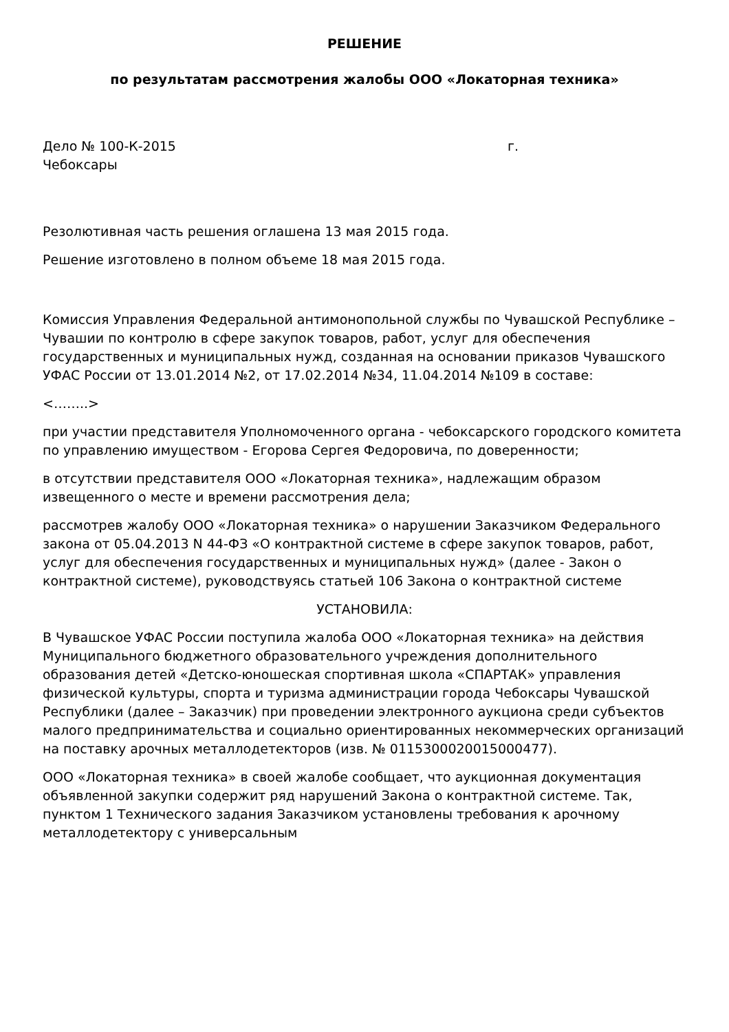РЕШЕНИЕ
по результатам рассмотрения жалобы ООО «Локаторная техника»
Дело № 100-К-2015 г.
Чебоксары
Резолютивная часть решения оглашена 13 мая 2015 года.
Решение изготовлено в полном объеме 18 мая 2015 года.
Комиссия Управления Федеральной антимонопольной службы по Чувашской Республике – Чувашии по контролю в сфере закупок товаров, работ, услуг для обеспечения государственных и муниципальных нужд, созданная на основании приказов Чувашского УФАС России от 13.01.2014 №2, от 17.02.2014 №34, 11.04.2014 №109 в составе:
<……..>
при участии представителя Уполномоченного органа - чебоксарского городского комитета по управлению имуществом - Егорова Сергея Федоровича, по доверенности;
в отсутствии представителя ООО «Локаторная техника», надлежащим образом извещенного о месте и времени рассмотрения дела;
рассмотрев жалобу ООО «Локаторная техника» о нарушении Заказчиком Федерального закона от 05.04.2013 N 44-ФЗ «О контрактной системе в сфере закупок товаров, работ, услуг для обеспечения государственных и муниципальных нужд» (далее - Закон о контрактной системе), руководствуясь статьей 106 Закона о контрактной системе
УСТАНОВИЛА:
В Чувашское УФАС России поступила жалоба ООО «Локаторная техника» на действия Муниципального бюджетного образовательного учреждения дополнительного образования детей «Детско-юношеская спортивная школа «СПАРТАК» управления физической культуры, спорта и туризма администрации города Чебоксары Чувашской Республики (далее – Заказчик) при проведении электронного аукциона среди субъектов малого предпринимательства и социально ориентированных некоммерческих организаций на поставку арочных металлодетекторов (изв. № 0115300020015000477).
ООО «Локаторная техника» в своей жалобе сообщает, что аукционная документация объявленной закупки содержит ряд нарушений Закона о контрактной системе. Так, пунктом 1 Технического задания Заказчиком установлены требования к арочному металлодетектору с универсальным